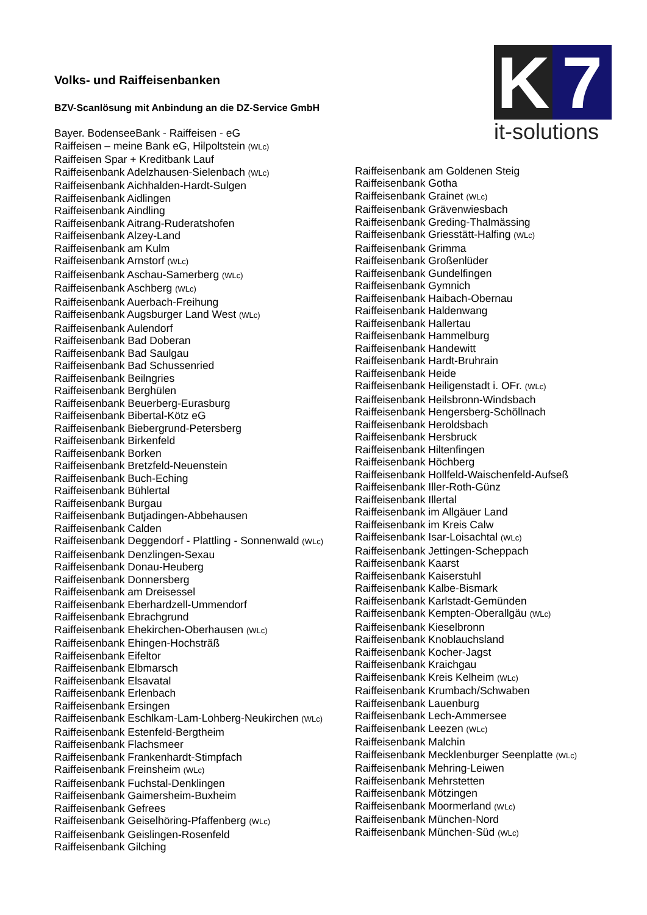K 7
it-solutions
Volks- und Raiffeisenbanken
BZV-Scanlösung mit Anbindung an die DZ-Service GmbH
Bayer. BodenseeBank - Raiffeisen - eG
Raiffeisen – meine Bank eG, Hilpoltstein (WLc)
Raiffeisen Spar + Kreditbank Lauf
Raiffeisenbank Adelzhausen-Sielenbach (WLc)
Raiffeisenbank Aichhalden-Hardt-Sulgen
Raiffeisenbank Aidlingen
Raiffeisenbank Aindling
Raiffeisenbank Aitrang-Ruderatshofen
Raiffeisenbank Alzey-Land
Raiffeisenbank am Kulm
Raiffeisenbank Arnstorf (WLc)
Raiffeisenbank Aschau-Samerberg (WLc)
Raiffeisenbank Aschberg (WLc)
Raiffeisenbank Auerbach-Freihung
Raiffeisenbank Augsburger Land West (WLc)
Raiffeisenbank Aulendorf
Raiffeisenbank Bad Doberan
Raiffeisenbank Bad Saulgau
Raiffeisenbank Bad Schussenried
Raiffeisenbank Beilngries
Raiffeisenbank Berghülen
Raiffeisenbank Beuerberg-Eurasburg
Raiffeisenbank Bibertal-Kötz eG
Raiffeisenbank Biebergrund-Petersberg
Raiffeisenbank Birkenfeld
Raiffeisenbank Borken
Raiffeisenbank Bretzfeld-Neuenstein
Raiffeisenbank Buch-Eching
Raiffeisenbank Bühlertal
Raiffeisenbank Burgau
Raiffeisenbank Butjadingen-Abbehausen
Raiffeisenbank Calden
Raiffeisenbank Deggendorf - Plattling - Sonnenwald (WLc)
Raiffeisenbank Denzlingen-Sexau
Raiffeisenbank Donau-Heuberg
Raiffeisenbank Donnersberg
Raiffeisenbank am Dreisessel
Raiffeisenbank Eberhardzell-Ummendorf
Raiffeisenbank Ebrachgrund
Raiffeisenbank Ehekirchen-Oberhausen (WLc)
Raiffeisenbank Ehingen-Hochsträß
Raiffeisenbank Eifeltor
Raiffeisenbank Elbmarsch
Raiffeisenbank Elsavatal
Raiffeisenbank Erlenbach
Raiffeisenbank Ersingen
Raiffeisenbank Eschlkam-Lam-Lohberg-Neukirchen (WLc)
Raiffeisenbank Estenfeld-Bergtheim
Raiffeisenbank Flachsmeer
Raiffeisenbank Frankenhardt-Stimpfach
Raiffeisenbank Freinsheim (WLc)
Raiffeisenbank Fuchstal-Denklingen
Raiffeisenbank Gaimersheim-Buxheim
Raiffeisenbank Gefrees
Raiffeisenbank Geiselhöring-Pfaffenberg (WLc)
Raiffeisenbank Geislingen-Rosenfeld
Raiffeisenbank Gilching
Raiffeisenbank am Goldenen Steig
Raiffeisenbank Gotha
Raiffeisenbank Grainet (WLc)
Raiffeisenbank Grävenwiesbach
Raiffeisenbank Greding-Thalmässing
Raiffeisenbank Griesstätt-Halfing (WLc)
Raiffeisenbank Grimma
Raiffeisenbank Großenlüder
Raiffeisenbank Gundelfingen
Raiffeisenbank Gymnich
Raiffeisenbank Haibach-Obernau
Raiffeisenbank Haldenwang
Raiffeisenbank Hallertau
Raiffeisenbank Hammelburg
Raiffeisenbank Handewitt
Raiffeisenbank Hardt-Bruhrain
Raiffeisenbank Heide
Raiffeisenbank Heiligenstadt i. OFr. (WLc)
Raiffeisenbank Heilsbronn-Windsbach
Raiffeisenbank Hengersberg-Schöllnach
Raiffeisenbank Heroldsbach
Raiffeisenbank Hersbruck
Raiffeisenbank Hiltenfingen
Raiffeisenbank Höchberg
Raiffeisenbank Hollfeld-Waischenfeld-Aufseß
Raiffeisenbank Iller-Roth-Günz
Raiffeisenbank Illertal
Raiffeisenbank im Allgäuer Land
Raiffeisenbank im Kreis Calw
Raiffeisenbank Isar-Loisachtal (WLc)
Raiffeisenbank Jettingen-Scheppach
Raiffeisenbank Kaarst
Raiffeisenbank Kaiserstuhl
Raiffeisenbank Kalbe-Bismark
Raiffeisenbank Karlstadt-Gemünden
Raiffeisenbank Kempten-Oberallgäu (WLc)
Raiffeisenbank Kieselbronn
Raiffeisenbank Knoblauchsland
Raiffeisenbank Kocher-Jagst
Raiffeisenbank Kraichgau
Raiffeisenbank Kreis Kelheim (WLc)
Raiffeisenbank Krumbach/Schwaben
Raiffeisenbank Lauenburg
Raiffeisenbank Lech-Ammersee
Raiffeisenbank Leezen (WLc)
Raiffeisenbank Malchin
Raiffeisenbank Mecklenburger Seenplatte (WLc)
Raiffeisenbank Mehring-Leiwen
Raiffeisenbank Mehrstetten
Raiffeisenbank Mötzingen
Raiffeisenbank Moormerland (WLc)
Raiffeisenbank München-Nord
Raiffeisenbank München-Süd (WLc)